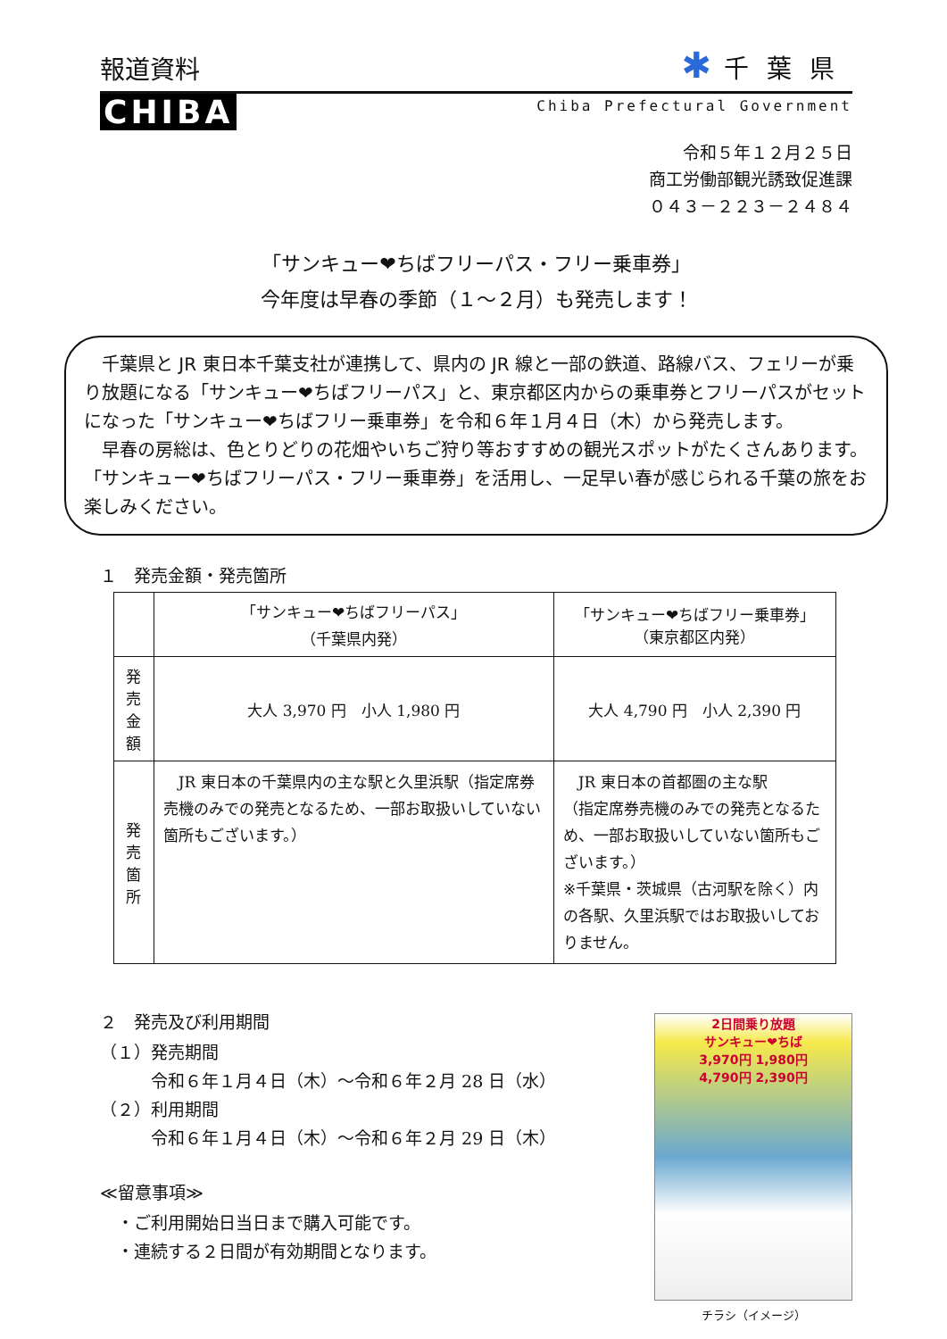報道資料
✱ 千葉県
CHIBA
Chiba Prefectural Government
令和５年１２月２５日
商工労働部観光誘致促進課
０４３－２２３－２４８４
「サンキュー❤ちばフリーパス・フリー乗車券」
今年度は早春の季節（１～２月）も発売します！
　千葉県と JR 東日本千葉支社が連携して、県内の JR 線と一部の鉄道、路線バス、フェリーが乗り放題になる「サンキュー❤ちばフリーパス」と、東京都区内からの乗車券とフリーパスがセットになった「サンキュー❤ちばフリー乗車券」を令和６年１月４日（木）から発売します。
　早春の房総は、色とりどりの花畑やいちご狩り等おすすめの観光スポットがたくさんあります。「サンキュー❤ちばフリーパス・フリー乗車券」を活用し、一足早い春が感じられる千葉の旅をお楽しみください。
１　発売金額・発売箇所
| | 「サンキュー❤ちばフリーパス」 （千葉県内発） | 「サンキュー❤ちばフリー乗車券」 （東京都区内発） |
| --- | --- | --- |
| 発売 金額 | 大人 3,970 円 小人 1,980 円 | 大人 4,790 円 小人 2,390 円 |
| 発売 箇所 | JR 東日本の千葉県内の主な駅と久里浜駅（指定席券売機のみでの発売となるため、一部お取扱いしていない箇所もございます。） | JR 東日本の首都圏の主な駅 （指定席券売機のみでの発売となるため、一部お取扱いしていない箇所もございます。） ※千葉県・茨城県（古河駅を除く）内の各駅、久里浜駅ではお取扱いしておりません。 |
２　発売及び利用期間
（１）発売期間
　　　令和６年１月４日（木）～令和６年２月 28 日（水）
（２）利用期間
　　　令和６年１月４日（木）～令和６年２月 29 日（木）
≪留意事項≫
　・ご利用開始日当日まで購入可能です。
　・連続する２日間が有効期間となります。
2日間乗り放題
サンキュー❤ちば
3,970円 1,980円
4,790円 2,390円
チラシ（イメージ）